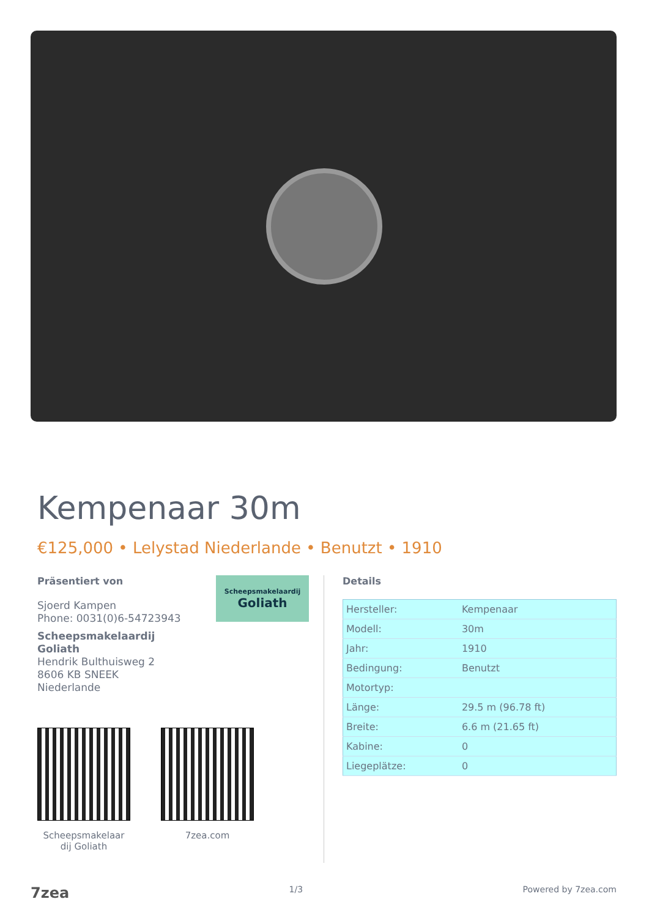Kempenaar 30m
€125,000 • Lelystad Niederlande • Benutzt • 1910
Präsentiert von
Scheepsmakelaardij
Goliath
Sjoerd Kampen
Phone: 0031(0)6-54723943
Scheepsmakelaardij
Goliath
Hendrik Bulthuisweg 2
8606 KB SNEEK
Niederlande
Scheepsmakelaar dij Goliath
7zea.com
Details
| Hersteller: | Kempenaar |
| Modell: | 30m |
| Jahr: | 1910 |
| Bedingung: | Benutzt |
| Motortyp: | |
| Länge: | 29.5 m (96.78 ft) |
| Breite: | 6.6 m (21.65 ft) |
| Kabine: | 0 |
| Liegeplätze: | 0 |
7zea 1/3 Powered by 7zea.com